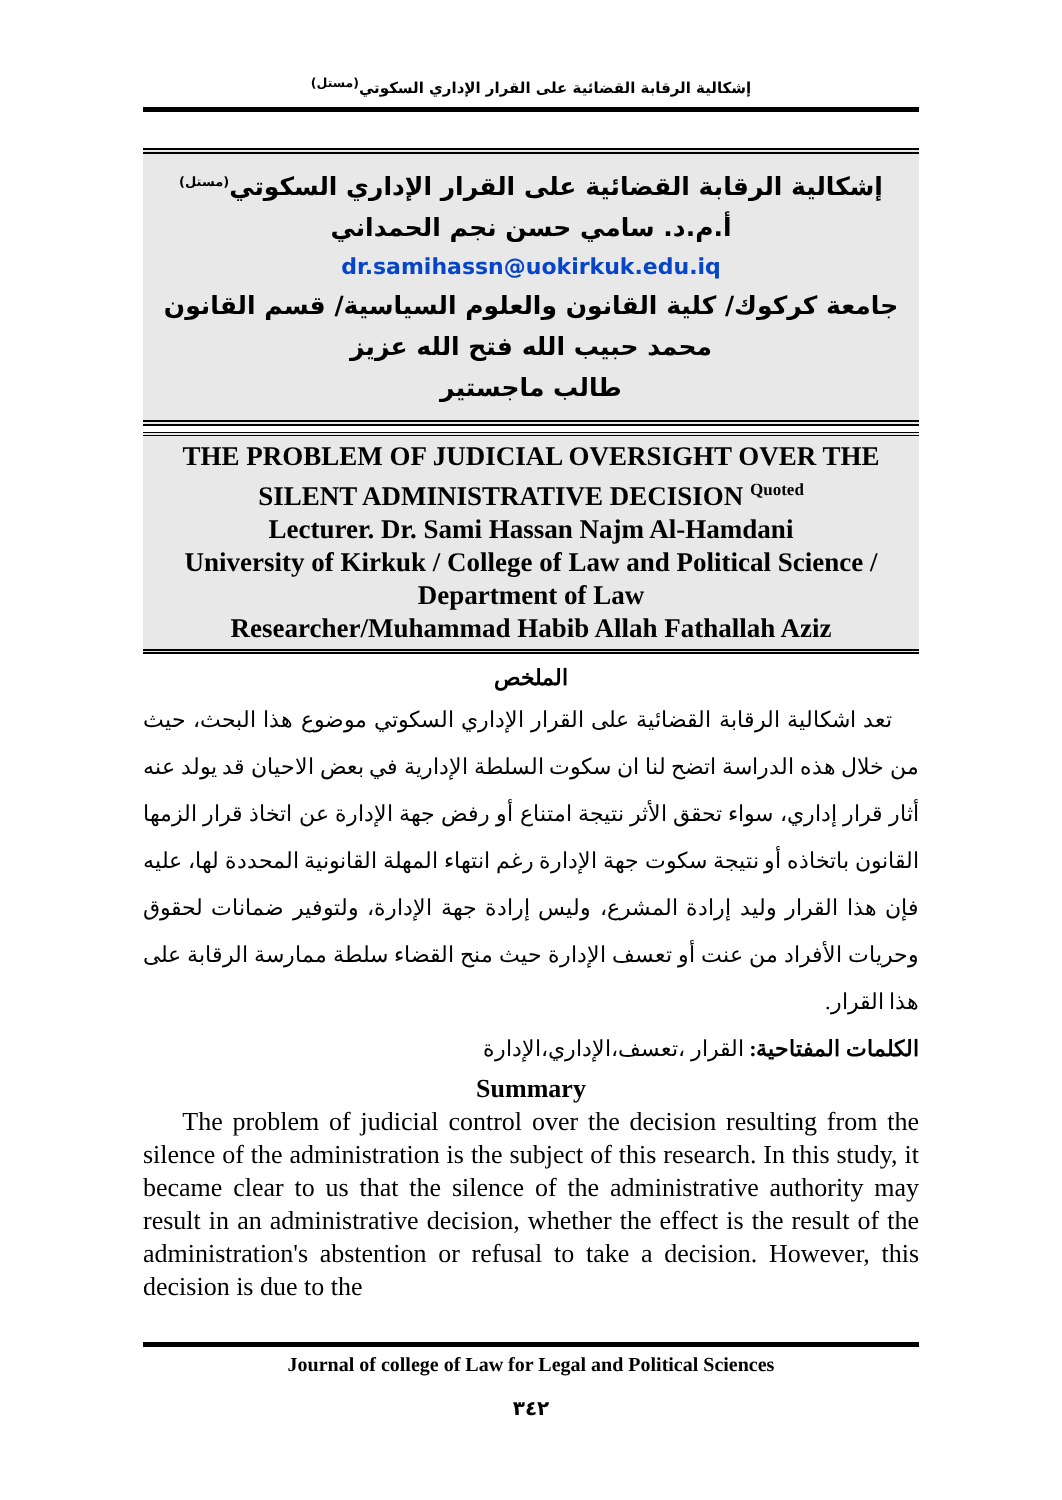إشكالية الرقابة القضائية على القرار الإداري السكوتي<sup>(مستل)</sup>
إشكالية الرقابة القضائية على القرار الإداري السكوتي<sup>(مستل)</sup>
أ.م.د. سامي حسن نجم الحمداني
dr.samihassn@uokirkuk.edu.iq
جامعة كركوك/ كلية القانون والعلوم السياسية/ قسم القانون
محمد حبيب الله فتح الله عزيز
طالب ماجستير
THE PROBLEM OF JUDICIAL OVERSIGHT OVER THE SILENT ADMINISTRATIVE DECISION <sup>Quoted</sup>
Lecturer. Dr. Sami Hassan Najm Al-Hamdani
University of Kirkuk / College of Law and Political Science / Department of Law
Researcher/Muhammad Habib Allah Fathallah Aziz
الملخص
تعد اشكالية الرقابة القضائية على القرار الإداري السكوتي موضوع هذا البحث، حيث من خلال هذه الدراسة اتضح لنا ان سكوت السلطة الإدارية في بعض الاحيان قد يولد عنه أثار قرار إداري، سواء تحقق الأثر نتيجة امتناع أو رفض جهة الإدارة عن اتخاذ قرار الزمها القانون باتخاذه أو نتيجة سكوت جهة الإدارة رغم انتهاء المهلة القانونية المحددة لها، عليه فإن هذا القرار وليد إرادة المشرع، وليس إرادة جهة الإدارة، ولتوفير ضمانات لحقوق وحريات الأفراد من عنت أو تعسف الإدارة حيث منح القضاء سلطة ممارسة الرقابة على هذا القرار.
الكلمات المفتاحية: القرار ،تعسف،الإداري،الإدارة
Summary
The problem of judicial control over the decision resulting from the silence of the administration is the subject of this research. In this study, it became clear to us that the silence of the administrative authority may result in an administrative decision, whether the effect is the result of the administration's abstention or refusal to take a decision. However, this decision is due to the
Journal of college of Law for Legal and Political Sciences
٣٤٢